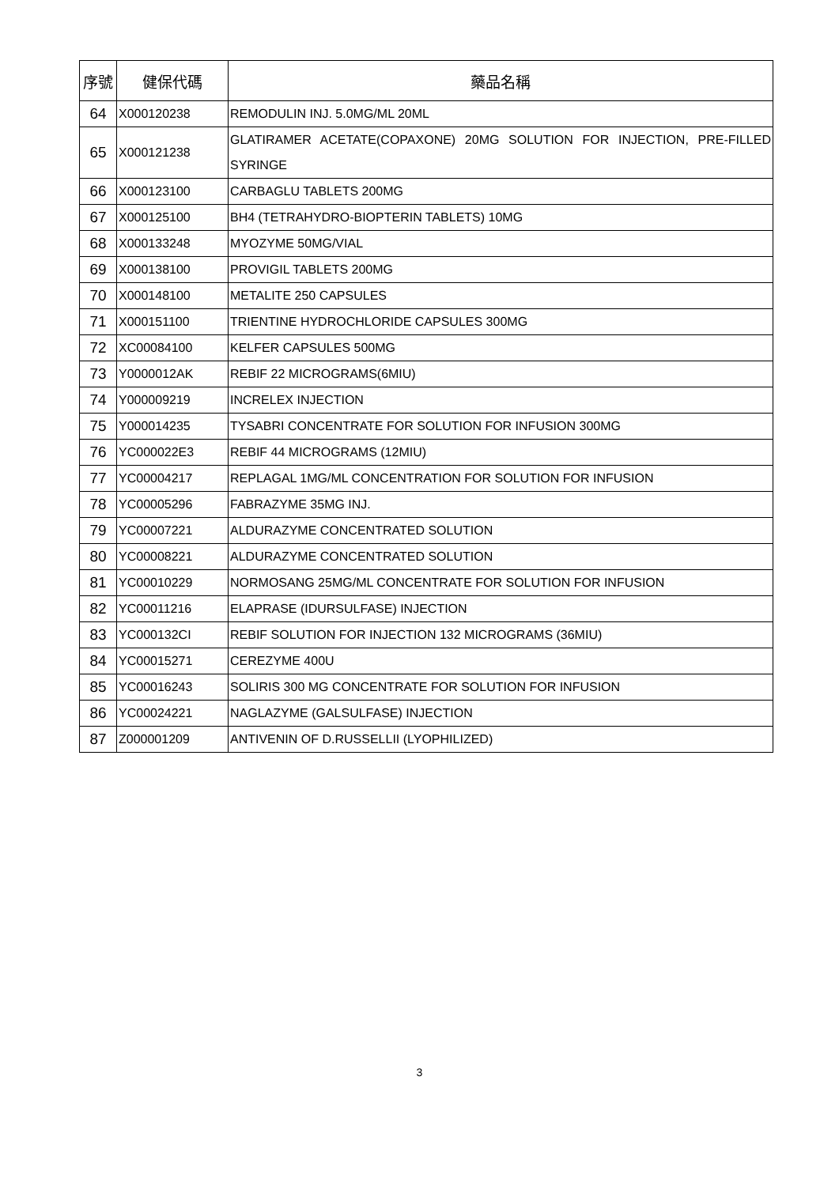| 序號 | 健保代碼 | 藥品名稱 |
| --- | --- | --- |
| 64 | X000120238 | REMODULIN INJ. 5.0MG/ML 20ML |
| 65 | X000121238 | GLATIRAMER ACETATE(COPAXONE) 20MG SOLUTION FOR INJECTION, PRE-FILLED SYRINGE |
| 66 | X000123100 | CARBAGLU TABLETS 200MG |
| 67 | X000125100 | BH4 (TETRAHYDRO-BIOPTERIN TABLETS) 10MG |
| 68 | X000133248 | MYOZYME 50MG/VIAL |
| 69 | X000138100 | PROVIGIL TABLETS 200MG |
| 70 | X000148100 | METALITE 250 CAPSULES |
| 71 | X000151100 | TRIENTINE HYDROCHLORIDE CAPSULES 300MG |
| 72 | XC00084100 | KELFER CAPSULES 500MG |
| 73 | Y0000012AK | REBIF 22 MICROGRAMS(6MIU) |
| 74 | Y000009219 | INCRELEX INJECTION |
| 75 | Y000014235 | TYSABRI CONCENTRATE FOR SOLUTION FOR INFUSION 300MG |
| 76 | YC000022E3 | REBIF 44 MICROGRAMS (12MIU) |
| 77 | YC00004217 | REPLAGAL 1MG/ML CONCENTRATION FOR SOLUTION FOR INFUSION |
| 78 | YC00005296 | FABRAZYME 35MG INJ. |
| 79 | YC00007221 | ALDURAZYME CONCENTRATED SOLUTION |
| 80 | YC00008221 | ALDURAZYME CONCENTRATED SOLUTION |
| 81 | YC00010229 | NORMOSANG 25MG/ML CONCENTRATE FOR SOLUTION FOR INFUSION |
| 82 | YC00011216 | ELAPRASE (IDURSULFASE) INJECTION |
| 83 | YC000132CI | REBIF SOLUTION FOR INJECTION 132 MICROGRAMS (36MIU) |
| 84 | YC00015271 | CEREZYME 400U |
| 85 | YC00016243 | SOLIRIS 300 MG CONCENTRATE FOR SOLUTION FOR INFUSION |
| 86 | YC00024221 | NAGLAZYME (GALSULFASE) INJECTION |
| 87 | Z000001209 | ANTIVENIN OF D.RUSSELLII (LYOPHILIZED) |
3